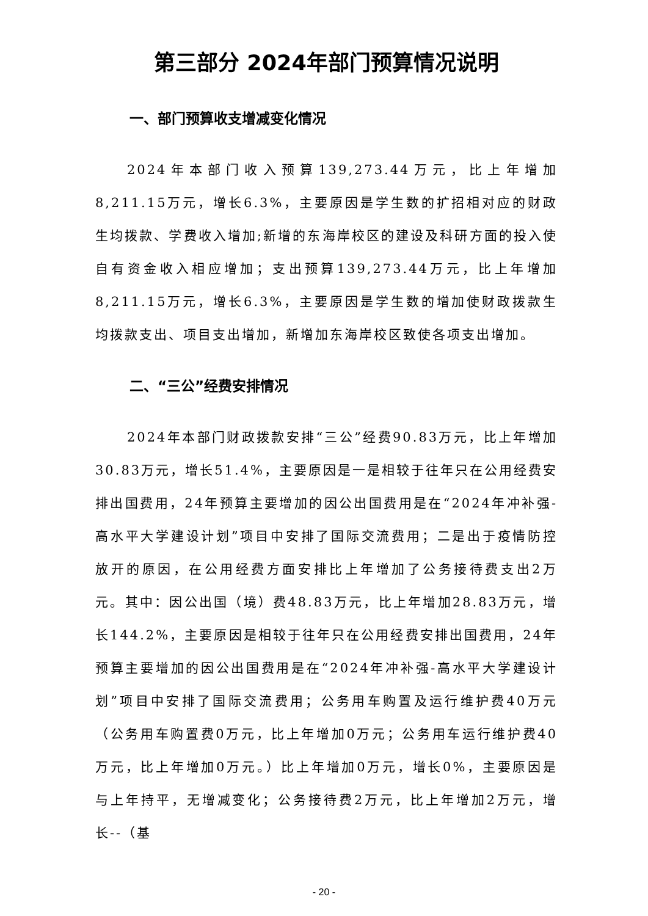第三部分 2024年部门预算情况说明
一、部门预算收支增减变化情况
2024年本部门收入预算139,273.44万元，比上年增加8,211.15万元，增长6.3%，主要原因是学生数的扩招相对应的财政生均拨款、学费收入增加;新增的东海岸校区的建设及科研方面的投入使自有资金收入相应增加；支出预算139,273.44万元，比上年增加8,211.15万元，增长6.3%，主要原因是学生数的增加使财政拨款生均拨款支出、项目支出增加，新增加东海岸校区致使各项支出增加。
二、“三公”经费安排情况
2024年本部门财政拨款安排“三公”经费90.83万元，比上年增加30.83万元，增长51.4%，主要原因是一是相较于往年只在公用经费安排出国费用，24年预算主要增加的因公出国费用是在“2024年冲补强-高水平大学建设计划”项目中安排了国际交流费用；二是出于疫情防控放开的原因，在公用经费方面安排比上年增加了公务接待费支出2万元。其中：因公出国（境）费48.83万元，比上年增加28.83万元，增长144.2%，主要原因是相较于往年只在公用经费安排出国费用，24年预算主要增加的因公出国费用是在“2024年冲补强-高水平大学建设计划”项目中安排了国际交流费用；公务用车购置及运行维护费40万元（公务用车购置费0万元，比上年增加0万元；公务用车运行维护费40万元，比上年增加0万元。）比上年增加0万元，增长0%，主要原因是与上年持平，无增减变化；公务接待费2万元，比上年增加2万元，增长--（基
- 20 -